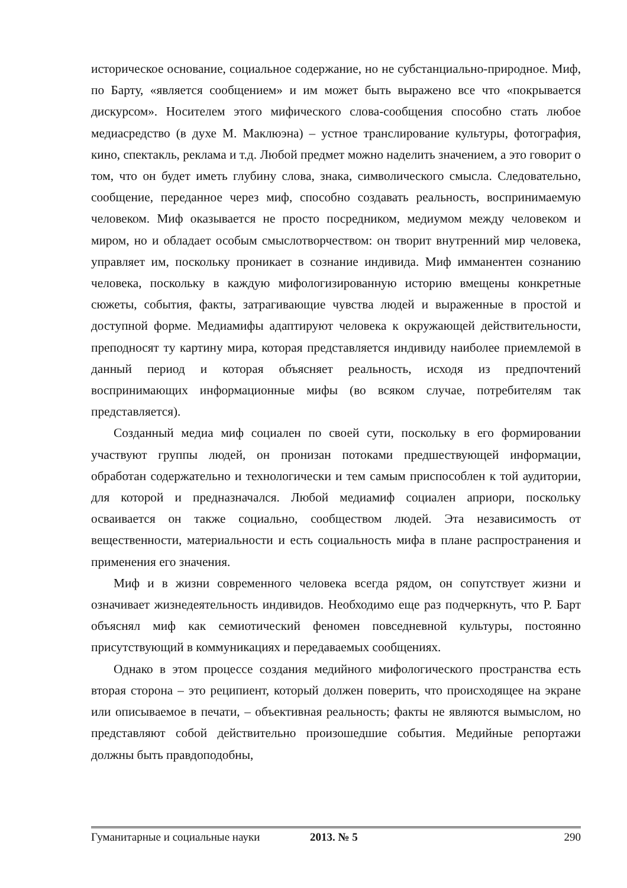историческое основание, социальное содержание, но не субстанциально-природное. Миф, по Барту, «является сообщением» и им может быть выражено все что «покрывается дискурсом». Носителем этого мифического слова-сообщения способно стать любое медиасредство (в духе М. Маклюэна) – устное транслирование культуры, фотография, кино, спектакль, реклама и т.д. Любой предмет можно наделить значением, а это говорит о том, что он будет иметь глубину слова, знака, символического смысла. Следовательно, сообщение, переданное через миф, способно создавать реальность, воспринимаемую человеком. Миф оказывается не просто посредником, медиумом между человеком и миром, но и обладает особым смыслотворчеством: он творит внутренний мир человека, управляет им, поскольку проникает в сознание индивида. Миф имманентен сознанию человека, поскольку в каждую мифологизированную историю вмещены конкретные сюжеты, события, факты, затрагивающие чувства людей и выраженные в простой и доступной форме. Медиамифы адаптируют человека к окружающей действительности, преподносят ту картину мира, которая представляется индивиду наиболее приемлемой в данный период и которая объясняет реальность, исходя из предпочтений воспринимающих информационные мифы (во всяком случае, потребителям так представляется).
Созданный медиа миф социален по своей сути, поскольку в его формировании участвуют группы людей, он пронизан потоками предшествующей информации, обработан содержательно и технологически и тем самым приспособлен к той аудитории, для которой и предназначался. Любой медиамиф социален априори, поскольку осваивается он также социально, сообществом людей. Эта независимость от вещественности, материальности и есть социальность мифа в плане распространения и применения его значения.
Миф и в жизни современного человека всегда рядом, он сопутствует жизни и означивает жизнедеятельность индивидов. Необходимо еще раз подчеркнуть, что Р. Барт объяснял миф как семиотический феномен повседневной культуры, постоянно присутствующий в коммуникациях и передаваемых сообщениях.
Однако в этом процессе создания медийного мифологического пространства есть вторая сторона – это реципиент, который должен поверить, что происходящее на экране или описываемое в печати, – объективная реальность; факты не являются вымыслом, но представляют собой действительно произошедшие события. Медийные репортажи должны быть правдоподобны,
Гуманитарные и социальные науки 2013. № 5 290